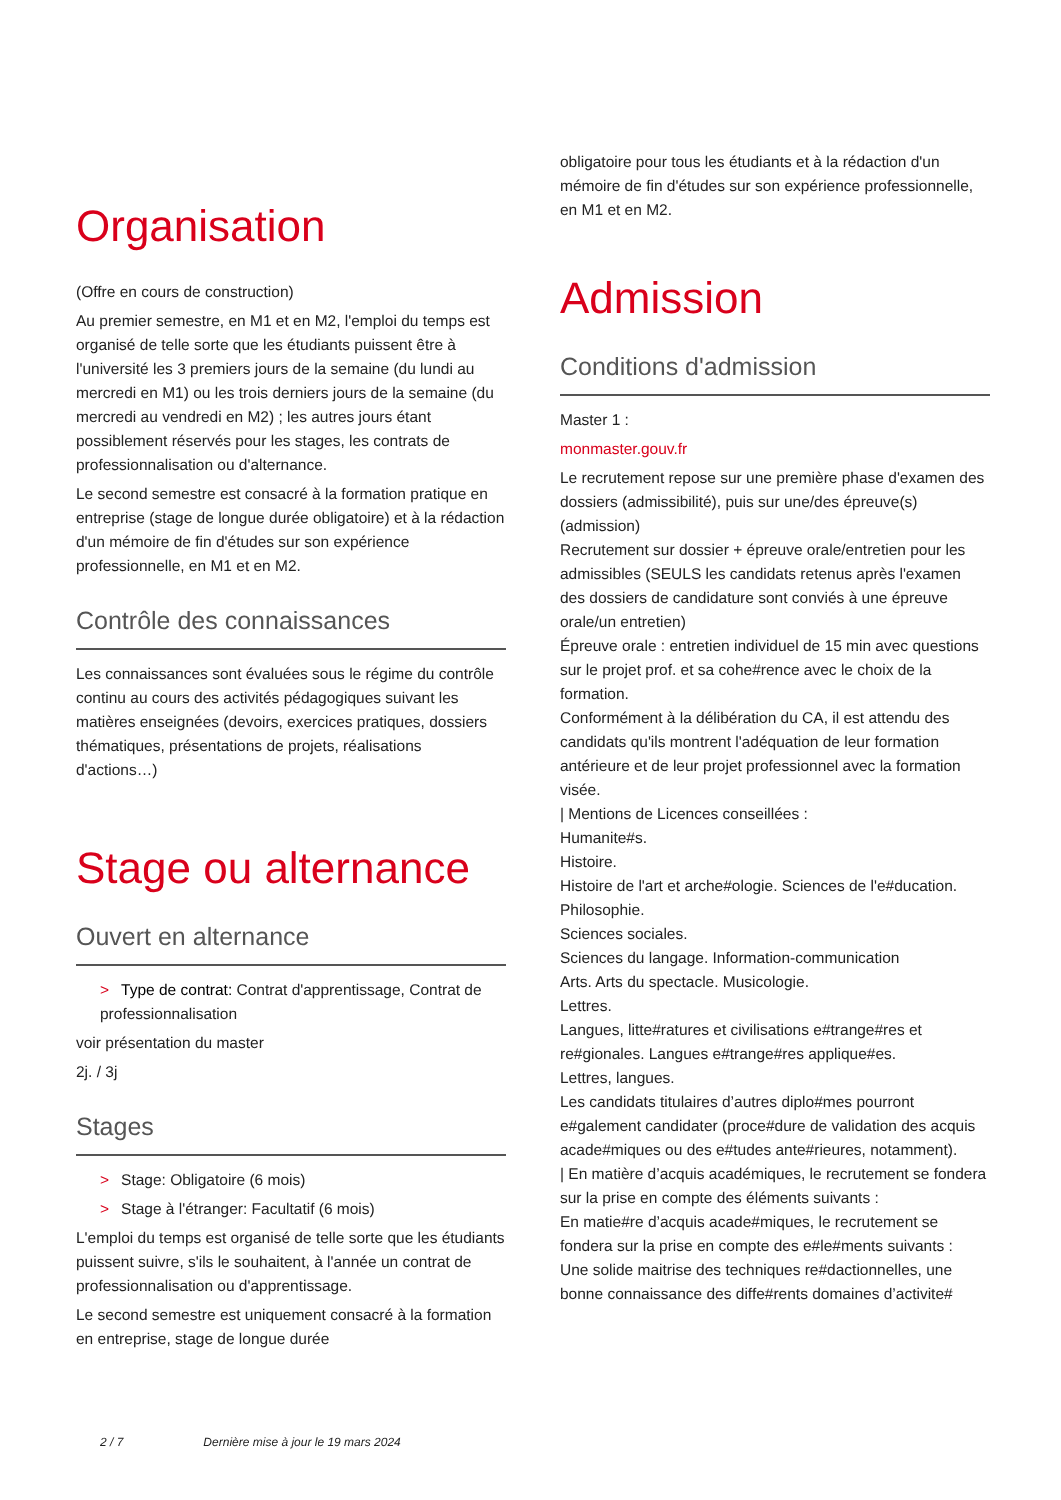Organisation
(Offre en cours de construction)
Au premier semestre, en M1 et en M2, l'emploi du temps est organisé de telle sorte que les étudiants puissent être à l'université les 3 premiers jours de la semaine (du lundi au mercredi en M1) ou les trois derniers jours de la semaine (du mercredi au vendredi en M2) ; les autres jours étant possiblement réservés pour les stages, les contrats de professionnalisation ou d'alternance.
Le second semestre est consacré à la formation pratique en entreprise (stage de longue durée obligatoire) et à la rédaction d'un mémoire de fin d'études sur son expérience professionnelle, en M1 et en M2.
Contrôle des connaissances
Les connaissances sont évaluées sous le régime du contrôle continu au cours des activités pédagogiques suivant les matières enseignées (devoirs, exercices pratiques, dossiers thématiques, présentations de projets, réalisations d'actions…)
Stage ou alternance
Ouvert en alternance
> Type de contrat: Contrat d'apprentissage, Contrat de professionnalisation
voir présentation du master
2j. / 3j
Stages
> Stage: Obligatoire (6 mois)
> Stage à l'étranger: Facultatif (6 mois)
L'emploi du temps est organisé de telle sorte que les étudiants puissent suivre, s'ils le souhaitent, à l'année un contrat de professionnalisation ou d'apprentissage.
Le second semestre est uniquement consacré à la formation en entreprise, stage de longue durée
obligatoire pour tous les étudiants et à la rédaction d'un mémoire de fin d'études sur son expérience professionnelle, en M1 et en M2.
Admission
Conditions d'admission
Master 1 :
monmaster.gouv.fr
Le recrutement repose sur une première phase d'examen des dossiers (admissibilité), puis sur une/des épreuve(s) (admission)
Recrutement sur dossier + épreuve orale/entretien pour les admissibles (SEULS les candidats retenus après l'examen des dossiers de candidature sont conviés à une épreuve orale/un entretien)
Épreuve orale : entretien individuel de 15 min avec questions sur le projet prof. et sa cohe#rence avec le choix de la formation.
Conformément à la délibération du CA, il est attendu des candidats qu'ils montrent l'adéquation de leur formation antérieure et de leur projet professionnel avec la formation visée.
| Mentions de Licences conseillées :
Humanite#s.
Histoire.
Histoire de l'art et arche#ologie. Sciences de l'e#ducation. Philosophie.
Sciences sociales.
Sciences du langage. Information-communication
Arts. Arts du spectacle. Musicologie.
Lettres.
Langues, litte#ratures et civilisations e#trange#res et re#gionales. Langues e#trange#res applique#es.
Lettres, langues.
Les candidats titulaires d’autres diplo#mes pourront e#galement candidater (proce#dure de validation des acquis acade#miques ou des e#tudes ante#rieures, notamment).
| En matière d’acquis académiques, le recrutement se fondera sur la prise en compte des éléments suivants :
En matie#re d’acquis acade#miques, le recrutement se fondera sur la prise en compte des e#le#ments suivants :
Une solide maitrise des techniques re#dactionnelles, une bonne connaissance des diffe#rents domaines d’activite#
2 / 7 Dernière mise à jour le 19 mars 2024